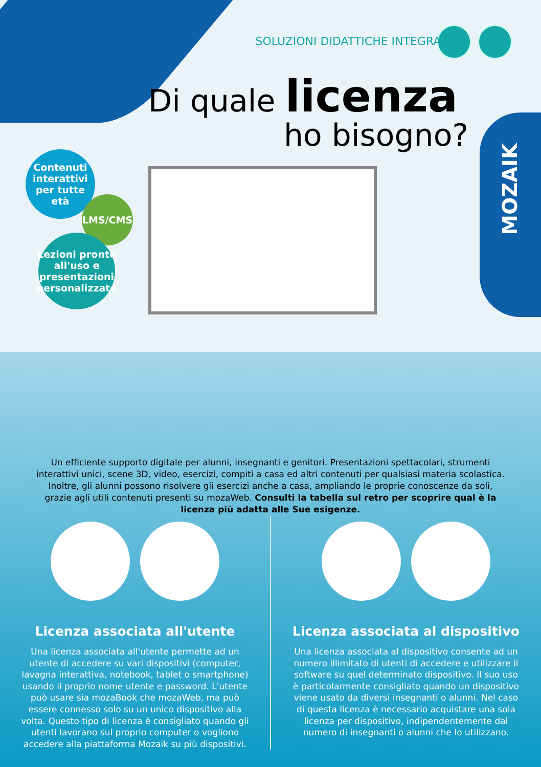MOZAIK
SOLUZIONI DIDATTICHE INTEGRATE
Di quale licenza
ho bisogno?
Contenuti interattivi per tutte età
LMS/CMS
Lezioni pronte all'uso e presentazioni personalizzate
Un efficiente supporto digitale per alunni, insegnanti e genitori. Presentazioni spettacolari, strumenti interattivi unici, scene 3D, video, esercizi, compiti a casa ed altri contenuti per qualsiasi materia scolastica. Inoltre, gli alunni possono risolvere gli esercizi anche a casa, ampliando le proprie conoscenze da soli, grazie agli utili contenuti presenti su mozaWeb. Consulti la tabella sul retro per scoprire qual è la licenza più adatta alle Sue esigenze.
Licenza associata all'utente
Una licenza associata all'utente permette ad un utente di accedere su vari dispositivi (computer, lavagna interattiva, notebook, tablet o smartphone) usando il proprio nome utente e password. L'utente può usare sia mozaBook che mozaWeb, ma può essere connesso solo su un unico dispositivo alla volta. Questo tipo di licenza è consigliato quando gli utenti lavorano sul proprio computer o vogliono accedere alla piattaforma Mozaik su più dispositivi.
Licenza associata al dispositivo
Una licenza associata al dispositivo consente ad un numero illimitato di utenti di accedere e utilizzare il software su quel determinato dispositivo. Il suo uso è particolarmente consigliato quando un dispositivo viene usato da diversi insegnanti o alunni. Nel caso di questa licenza è necessario acquistare una sola licenza per dispositivo, indipendentemente dal numero di insegnanti o alunni che lo utilizzano.